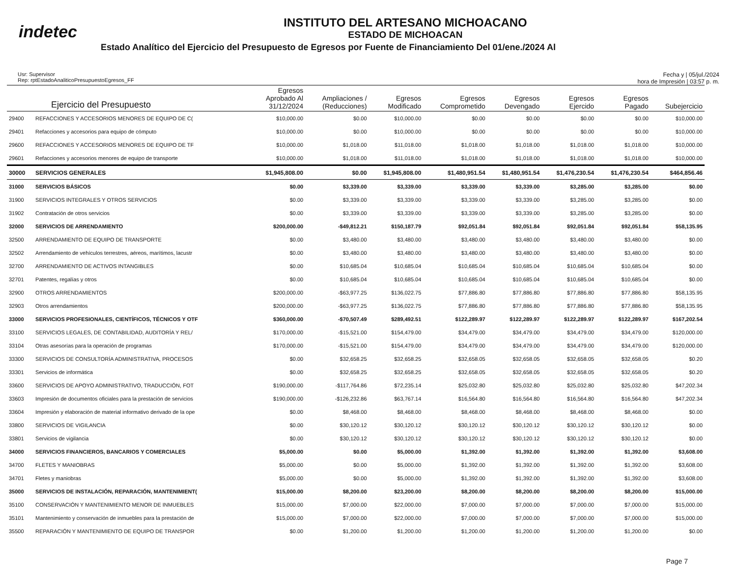indetec
INSTITUTO DEL ARTESANO MICHOACANO
ESTADO DE MICHOACAN
Estado Analítico del Ejercicio del Presupuesto de Egresos por Fuente de Financiamiento Del 01/ene./2024 Al
Usr: Supervisor
Rep: rptEstadoAnaliticoPresupuestoEgresos_FF
Fecha y | 05/jul./2024
hora de Impresión | 03:57 p. m.
| Ejercicio del Presupuesto | | Egresos Aprobado Al 31/12/2024 | Ampliaciones / (Reducciones) | Egresos Modificado | Egresos Comprometido | Egresos Devengado | Egresos Ejercido | Egresos Pagado | Subejercicio |
| --- | --- | --- | --- | --- | --- | --- | --- | --- | --- |
| 29400 | REFACCIONES Y ACCESORIOS MENORES DE EQUIPO DE C( | $10,000.00 | $0.00 | $10,000.00 | $0.00 | $0.00 | $0.00 | $0.00 | $10,000.00 |
| 29401 | Refacciones y accesorios para equipo de cómputo | $10,000.00 | $0.00 | $10,000.00 | $0.00 | $0.00 | $0.00 | $0.00 | $10,000.00 |
| 29600 | REFACCIONES Y ACCESORIOS MENORES DE EQUIPO DE TF | $10,000.00 | $1,018.00 | $11,018.00 | $1,018.00 | $1,018.00 | $1,018.00 | $1,018.00 | $10,000.00 |
| 29601 | Refacciones y accesorios menores de equipo de transporte | $10,000.00 | $1,018.00 | $11,018.00 | $1,018.00 | $1,018.00 | $1,018.00 | $1,018.00 | $10,000.00 |
| 30000 | SERVICIOS GENERALES | $1,945,808.00 | $0.00 | $1,945,808.00 | $1,480,951.54 | $1,480,951.54 | $1,476,230.54 | $1,476,230.54 | $464,856.46 |
| 31000 | SERVICIOS BÁSICOS | $0.00 | $3,339.00 | $3,339.00 | $3,339.00 | $3,339.00 | $3,285.00 | $3,285.00 | $0.00 |
| 31900 | SERVICIOS INTEGRALES Y OTROS SERVICIOS | $0.00 | $3,339.00 | $3,339.00 | $3,339.00 | $3,339.00 | $3,285.00 | $3,285.00 | $0.00 |
| 31902 | Contratación de otros servicios | $0.00 | $3,339.00 | $3,339.00 | $3,339.00 | $3,339.00 | $3,285.00 | $3,285.00 | $0.00 |
| 32000 | SERVICIOS DE ARRENDAMIENTO | $200,000.00 | -$49,812.21 | $150,187.79 | $92,051.84 | $92,051.84 | $92,051.84 | $92,051.84 | $58,135.95 |
| 32500 | ARRENDAMIENTO DE EQUIPO DE TRANSPORTE | $0.00 | $3,480.00 | $3,480.00 | $3,480.00 | $3,480.00 | $3,480.00 | $3,480.00 | $0.00 |
| 32502 | Arrendamiento de vehículos terrestres, aéreos, marítimos, lacustr | $0.00 | $3,480.00 | $3,480.00 | $3,480.00 | $3,480.00 | $3,480.00 | $3,480.00 | $0.00 |
| 32700 | ARRENDAMIENTO DE ACTIVOS INTANGIBLES | $0.00 | $10,685.04 | $10,685.04 | $10,685.04 | $10,685.04 | $10,685.04 | $10,685.04 | $0.00 |
| 32701 | Patentes, regalías y otros | $0.00 | $10,685.04 | $10,685.04 | $10,685.04 | $10,685.04 | $10,685.04 | $10,685.04 | $0.00 |
| 32900 | OTROS ARRENDAMIENTOS | $200,000.00 | -$63,977.25 | $136,022.75 | $77,886.80 | $77,886.80 | $77,886.80 | $77,886.80 | $58,135.95 |
| 32903 | Otros arrendamientos | $200,000.00 | -$63,977.25 | $136,022.75 | $77,886.80 | $77,886.80 | $77,886.80 | $77,886.80 | $58,135.95 |
| 33000 | SERVICIOS PROFESIONALES, CIENTÍFICOS, TÉCNICOS Y OTF | $360,000.00 | -$70,507.49 | $289,492.51 | $122,289.97 | $122,289.97 | $122,289.97 | $122,289.97 | $167,202.54 |
| 33100 | SERVICIOS LEGALES, DE CONTABILIDAD, AUDITORÍA Y REL/ | $170,000.00 | -$15,521.00 | $154,479.00 | $34,479.00 | $34,479.00 | $34,479.00 | $34,479.00 | $120,000.00 |
| 33104 | Otras asesorías para la operación de programas | $170,000.00 | -$15,521.00 | $154,479.00 | $34,479.00 | $34,479.00 | $34,479.00 | $34,479.00 | $120,000.00 |
| 33300 | SERVICIOS DE CONSULTORÍA ADMINISTRATIVA, PROCESOS | $0.00 | $32,658.25 | $32,658.25 | $32,658.05 | $32,658.05 | $32,658.05 | $32,658.05 | $0.20 |
| 33301 | Servicios de informática | $0.00 | $32,658.25 | $32,658.25 | $32,658.05 | $32,658.05 | $32,658.05 | $32,658.05 | $0.20 |
| 33600 | SERVICIOS DE APOYO ADMINISTRATIVO, TRADUCCIÓN, FOT | $190,000.00 | -$117,764.86 | $72,235.14 | $25,032.80 | $25,032.80 | $25,032.80 | $25,032.80 | $47,202.34 |
| 33603 | Impresión de documentos oficiales para la prestación de servicios | $190,000.00 | -$126,232.86 | $63,767.14 | $16,564.80 | $16,564.80 | $16,564.80 | $16,564.80 | $47,202.34 |
| 33604 | Impresión y elaboración de material informativo derivado de la ope | $0.00 | $8,468.00 | $8,468.00 | $8,468.00 | $8,468.00 | $8,468.00 | $8,468.00 | $0.00 |
| 33800 | SERVICIOS DE VIGILANCIA | $0.00 | $30,120.12 | $30,120.12 | $30,120.12 | $30,120.12 | $30,120.12 | $30,120.12 | $0.00 |
| 33801 | Servicios de vigilancia | $0.00 | $30,120.12 | $30,120.12 | $30,120.12 | $30,120.12 | $30,120.12 | $30,120.12 | $0.00 |
| 34000 | SERVICIOS FINANCIEROS, BANCARIOS Y COMERCIALES | $5,000.00 | $0.00 | $5,000.00 | $1,392.00 | $1,392.00 | $1,392.00 | $1,392.00 | $3,608.00 |
| 34700 | FLETES Y MANIOBRAS | $5,000.00 | $0.00 | $5,000.00 | $1,392.00 | $1,392.00 | $1,392.00 | $1,392.00 | $3,608.00 |
| 34701 | Fletes y maniobras | $5,000.00 | $0.00 | $5,000.00 | $1,392.00 | $1,392.00 | $1,392.00 | $1,392.00 | $3,608.00 |
| 35000 | SERVICIOS DE INSTALACIÓN, REPARACIÓN, MANTENIMIENT( | $15,000.00 | $8,200.00 | $23,200.00 | $8,200.00 | $8,200.00 | $8,200.00 | $8,200.00 | $15,000.00 |
| 35100 | CONSERVACIÓN Y MANTENIMIENTO MENOR DE INMUEBLES | $15,000.00 | $7,000.00 | $22,000.00 | $7,000.00 | $7,000.00 | $7,000.00 | $7,000.00 | $15,000.00 |
| 35101 | Mantenimiento y conservación de inmuebles para la prestación de | $15,000.00 | $7,000.00 | $22,000.00 | $7,000.00 | $7,000.00 | $7,000.00 | $7,000.00 | $15,000.00 |
| 35500 | REPARACIÓN Y MANTENIMIENTO DE EQUIPO DE TRANSPOR | $0.00 | $1,200.00 | $1,200.00 | $1,200.00 | $1,200.00 | $1,200.00 | $1,200.00 | $0.00 |
Page 7